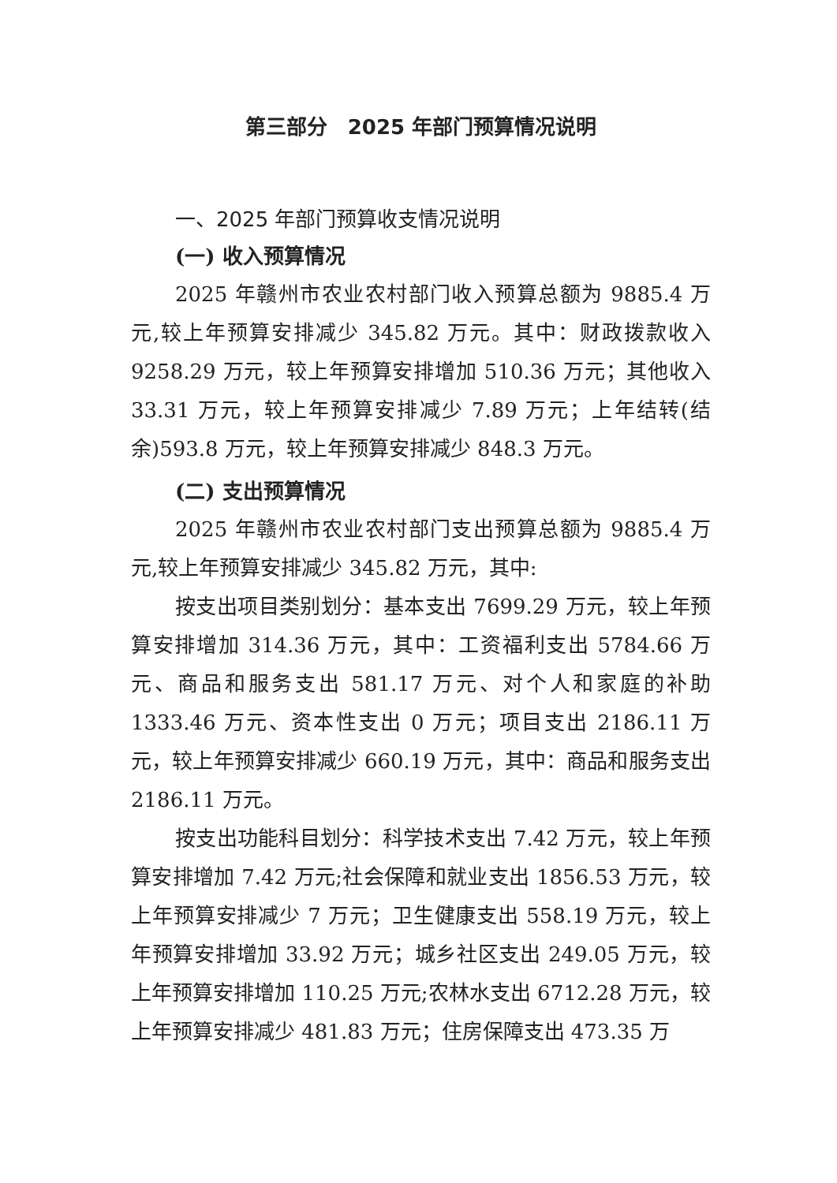第三部分　2025 年部门预算情况说明
一、2025 年部门预算收支情况说明
(一) 收入预算情况
2025 年赣州市农业农村部门收入预算总额为 9885.4 万元,较上年预算安排减少 345.82 万元。其中：财政拨款收入 9258.29 万元，较上年预算安排增加 510.36 万元；其他收入 33.31 万元，较上年预算安排减少 7.89 万元；上年结转(结余)593.8 万元，较上年预算安排减少 848.3 万元。
(二) 支出预算情况
2025 年赣州市农业农村部门支出预算总额为 9885.4 万元,较上年预算安排减少 345.82 万元，其中:
按支出项目类别划分：基本支出 7699.29 万元，较上年预算安排增加 314.36 万元，其中：工资福利支出 5784.66 万元、商品和服务支出 581.17 万元、对个人和家庭的补助 1333.46 万元、资本性支出 0 万元；项目支出 2186.11 万元，较上年预算安排减少 660.19 万元，其中：商品和服务支出 2186.11 万元。
按支出功能科目划分：科学技术支出 7.42 万元，较上年预算安排增加 7.42 万元;社会保障和就业支出 1856.53 万元，较上年预算安排减少 7 万元；卫生健康支出 558.19 万元，较上年预算安排增加 33.92 万元；城乡社区支出 249.05 万元，较上年预算安排增加 110.25 万元;农林水支出 6712.28 万元，较上年预算安排减少 481.83 万元；住房保障支出 473.35 万